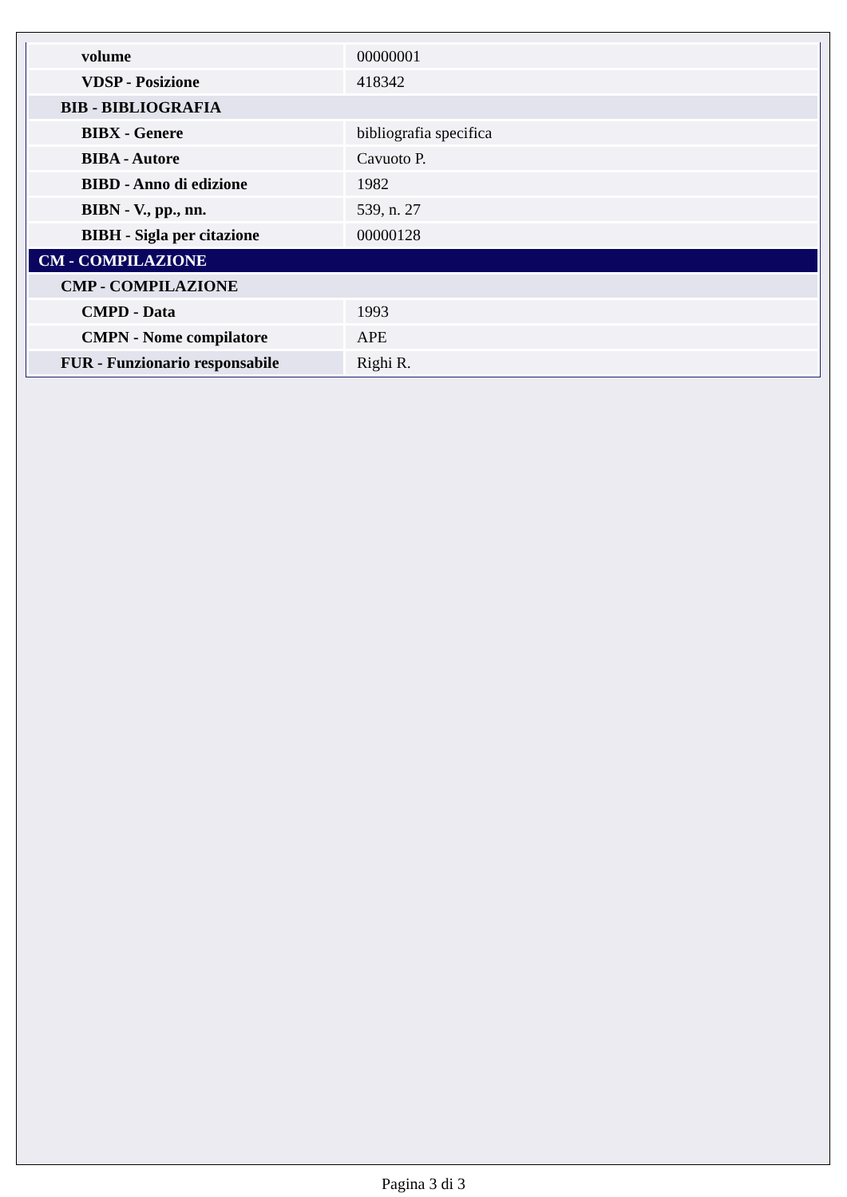| volume | 00000001 |
| VDSP - Posizione | 418342 |
| BIB - BIBLIOGRAFIA | |
| BIBX - Genere | bibliografia specifica |
| BIBA - Autore | Cavuoto P. |
| BIBD - Anno di edizione | 1982 |
| BIBN - V., pp., nn. | 539, n. 27 |
| BIBH - Sigla per citazione | 00000128 |
| CM - COMPILAZIONE | |
| CMP - COMPILAZIONE | |
| CMPD - Data | 1993 |
| CMPN - Nome compilatore | APE |
| FUR - Funzionario responsabile | Righi R. |
Pagina 3 di 3